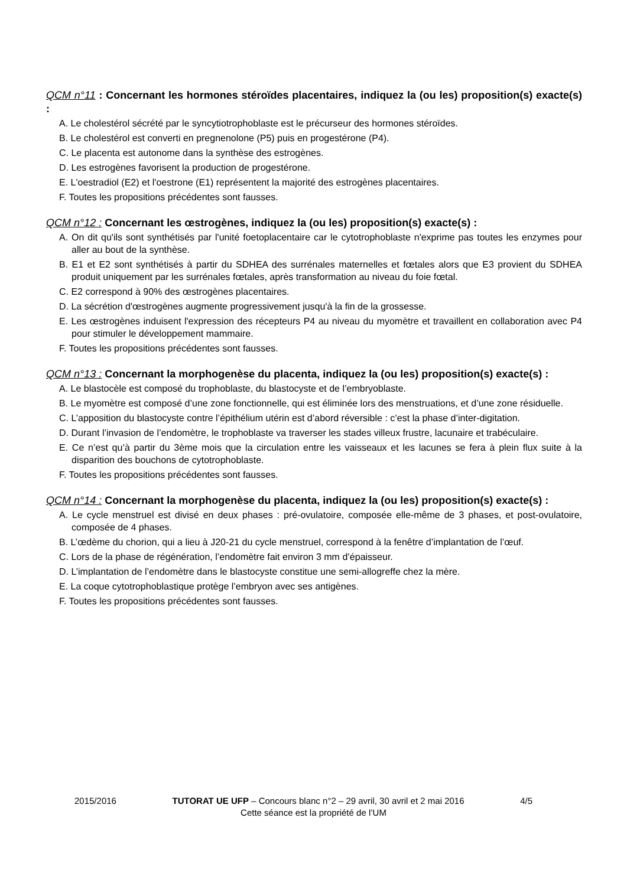QCM n°11 : Concernant les hormones stéroïdes placentaires, indiquez la (ou les) proposition(s) exacte(s) :
A. Le cholestérol sécrété par le syncytiotrophoblaste est le précurseur des hormones stéroïdes.
B. Le cholestérol est converti en pregnenolone (P5) puis en progestérone (P4).
C. Le placenta est autonome dans la synthèse des estrogènes.
D. Les estrogènes favorisent la production de progestérone.
E. L'oestradiol (E2) et l'oestrone (E1) représentent la majorité des estrogènes placentaires.
F. Toutes les propositions précédentes sont fausses.
QCM n°12 : Concernant les œstrogènes, indiquez la (ou les) proposition(s) exacte(s) :
A. On dit qu'ils sont synthétisés par l'unité foetoplacentaire car le cytotrophoblaste n'exprime pas toutes les enzymes pour aller au bout de la synthèse.
B. E1 et E2 sont synthétisés à partir du SDHEA des surrénales maternelles et fœtales alors que E3 provient du SDHEA produit uniquement par les surrénales fœtales, après transformation au niveau du foie fœtal.
C. E2 correspond à 90% des œstrogènes placentaires.
D. La sécrétion d'œstrogènes augmente progressivement jusqu'à la fin de la grossesse.
E. Les œstrogènes induisent l'expression des récepteurs P4 au niveau du myomètre et travaillent en collaboration avec P4 pour stimuler le développement mammaire.
F. Toutes les propositions précédentes sont fausses.
QCM n°13 : Concernant la morphogenèse du placenta, indiquez la (ou les) proposition(s) exacte(s) :
A. Le blastocèle est composé du trophoblaste, du blastocyste et de l’embryoblaste.
B. Le myomètre est composé d’une zone fonctionnelle, qui est éliminée lors des menstruations, et d’une zone résiduelle.
C. L’apposition du blastocyste contre l’épithélium utérin est d’abord réversible : c’est la phase d’inter-digitation.
D. Durant l’invasion de l’endomètre, le trophoblaste va traverser les stades villeux frustre, lacunaire et trabéculaire.
E. Ce n’est qu’à partir du 3ème mois que la circulation entre les vaisseaux et les lacunes se fera à plein flux suite à la disparition des bouchons de cytotrophoblaste.
F. Toutes les propositions précédentes sont fausses.
QCM n°14 : Concernant la morphogenèse du placenta, indiquez la (ou les) proposition(s) exacte(s) :
A. Le cycle menstruel est divisé en deux phases : pré-ovulatoire, composée elle-même de 3 phases, et post-ovulatoire, composée de 4 phases.
B. L’œdème du chorion, qui a lieu à J20-21 du cycle menstruel, correspond à la fenêtre d’implantation de l’œuf.
C. Lors de la phase de régénération, l’endomètre fait environ 3 mm d’épaisseur.
D. L’implantation de l’endomètre dans le blastocyste constitue une semi-allogreffe chez la mère.
E. La coque cytotrophoblastique protège l’embryon avec ses antigènes.
F. Toutes les propositions précédentes sont fausses.
2015/2016 TUTORAT UE UFP – Concours blanc n°2 – 29 avril, 30 avril et 2 mai 2016 4/5
Cette séance est la propriété de l’UM